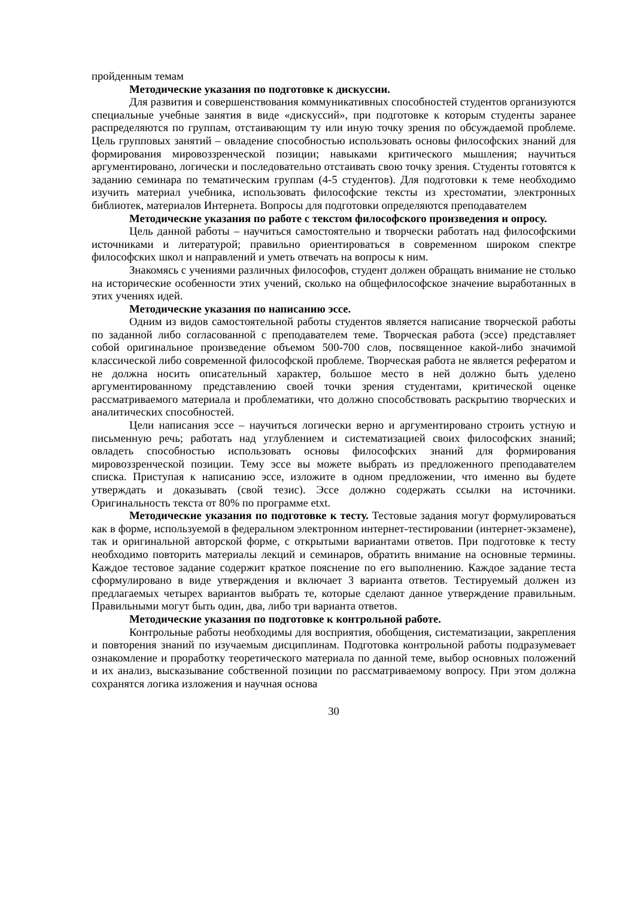пройденным темам
Методические указания по подготовке к дискуссии.
Для развития и совершенствования коммуникативных способностей студентов организуются специальные учебные занятия в виде «дискуссий», при подготовке к которым студенты заранее распределяются по группам, отстаивающим ту или иную точку зрения по обсуждаемой проблеме. Цель групповых занятий – овладение способностью использовать основы философских знаний для формирования мировоззренческой позиции; навыками критического мышления; научиться аргументировано, логически и последовательно отстаивать свою точку зрения. Студенты готовятся к заданию семинара по тематическим группам (4-5 студентов). Для подготовки к теме необходимо изучить материал учебника, использовать философские тексты из хрестоматии, электронных библиотек, материалов Интернета. Вопросы для подготовки определяются преподавателем
Методические указания по работе с текстом философского произведения и опросу.
Цель данной работы – научиться самостоятельно и творчески работать над философскими источниками и литературой; правильно ориентироваться в современном широком спектре философских школ и направлений и уметь отвечать на вопросы к ним.
Знакомясь с учениями различных философов, студент должен обращать внимание не столько на исторические особенности этих учений, сколько на общефилософское значение выработанных в этих учениях идей.
Методические указания по написанию эссе.
Одним из видов самостоятельной работы студентов является написание творческой работы по заданной либо согласованной с преподавателем теме. Творческая работа (эссе) представляет собой оригинальное произведение объемом 500-700 слов, посвященное какой-либо значимой классической либо современной философской проблеме. Творческая работа не является рефератом и не должна носить описательный характер, большое место в ней должно быть уделено аргументированному представлению своей точки зрения студентами, критической оценке рассматриваемого материала и проблематики, что должно способствовать раскрытию творческих и аналитических способностей.
Цели написания эссе – научиться логически верно и аргументировано строить устную и письменную речь; работать над углублением и систематизацией своих философских знаний; овладеть способностью использовать основы философских знаний для формирования мировоззренческой позиции. Тему эссе вы можете выбрать из предложенного преподавателем списка. Приступая к написанию эссе, изложите в одном предложении, что именно вы будете утверждать и доказывать (свой тезис). Эссе должно содержать ссылки на источники. Оригинальность текста от 80% по программе etxt.
Методические указания по подготовке к тесту. Тестовые задания могут формулироваться как в форме, используемой в федеральном электронном интернет-тестировании (интернет-экзамене), так и оригинальной авторской форме, с открытыми вариантами ответов. При подготовке к тесту необходимо повторить материалы лекций и семинаров, обратить внимание на основные термины. Каждое тестовое задание содержит краткое пояснение по его выполнению. Каждое задание теста сформулировано в виде утверждения и включает 3 варианта ответов. Тестируемый должен из предлагаемых четырех вариантов выбрать те, которые сделают данное утверждение правильным. Правильными могут быть один, два, либо три варианта ответов.
Методические указания по подготовке к контрольной работе.
Контрольные работы необходимы для восприятия, обобщения, систематизации, закрепления и повторения знаний по изучаемым дисциплинам. Подготовка контрольной работы подразумевает ознакомление и проработку теоретического материала по данной теме, выбор основных положений и их анализ, высказывание собственной позиции по рассматриваемому вопросу. При этом должна сохранятся логика изложения и научная основа
30